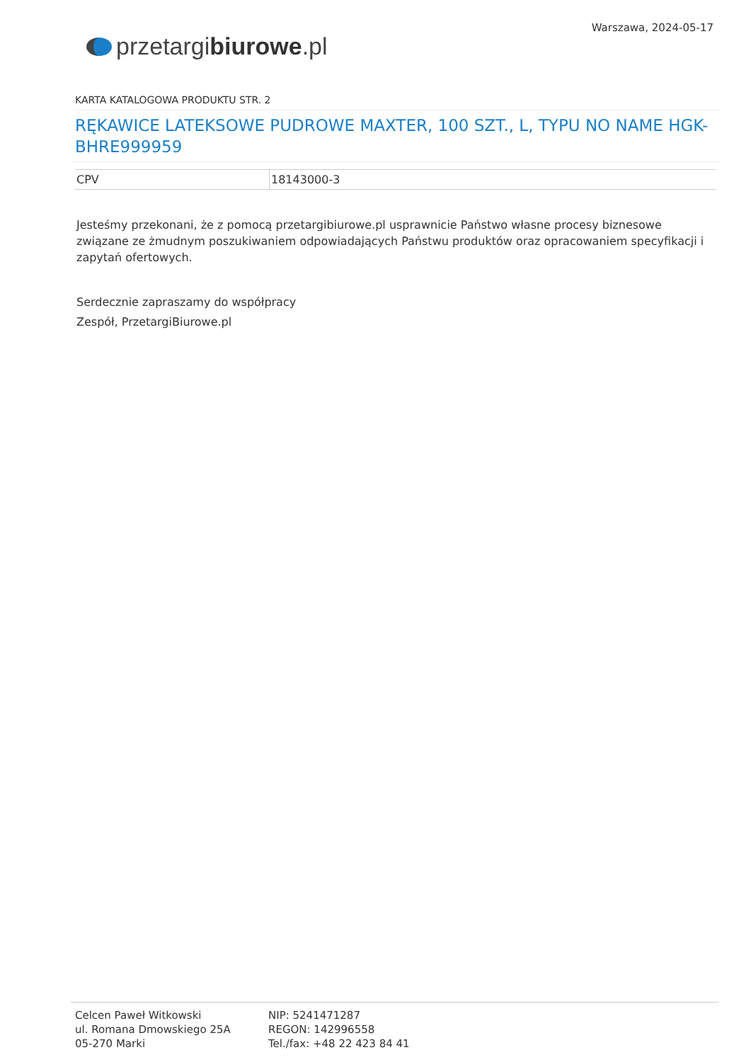przetargi biurowe.pl
Warszawa, 2024-05-17
KARTA KATALOGOWA PRODUKTU STR. 2
RĘKAWICE LATEKSOWE PUDROWE MAXTER, 100 SZT., L, TYPU NO NAME HGK-BHRE999959
| CPV | 18143000-3 |
Jesteśmy przekonani, że z pomocą przetargibiurowe.pl usprawnicie Państwo własne procesy biznesowe związane ze żmudnym poszukiwaniem odpowiadających Państwu produktów oraz opracowaniem specyfikacji i zapytań ofertowych.
Serdecznie zapraszamy do współpracy
Zespół, PrzetargiBiurowe.pl
Celcen Paweł Witkowski
ul. Romana Dmowskiego 25A
05-270 Marki
NIP: 5241471287
REGON: 142996558
Tel./fax: +48 22 423 84 41